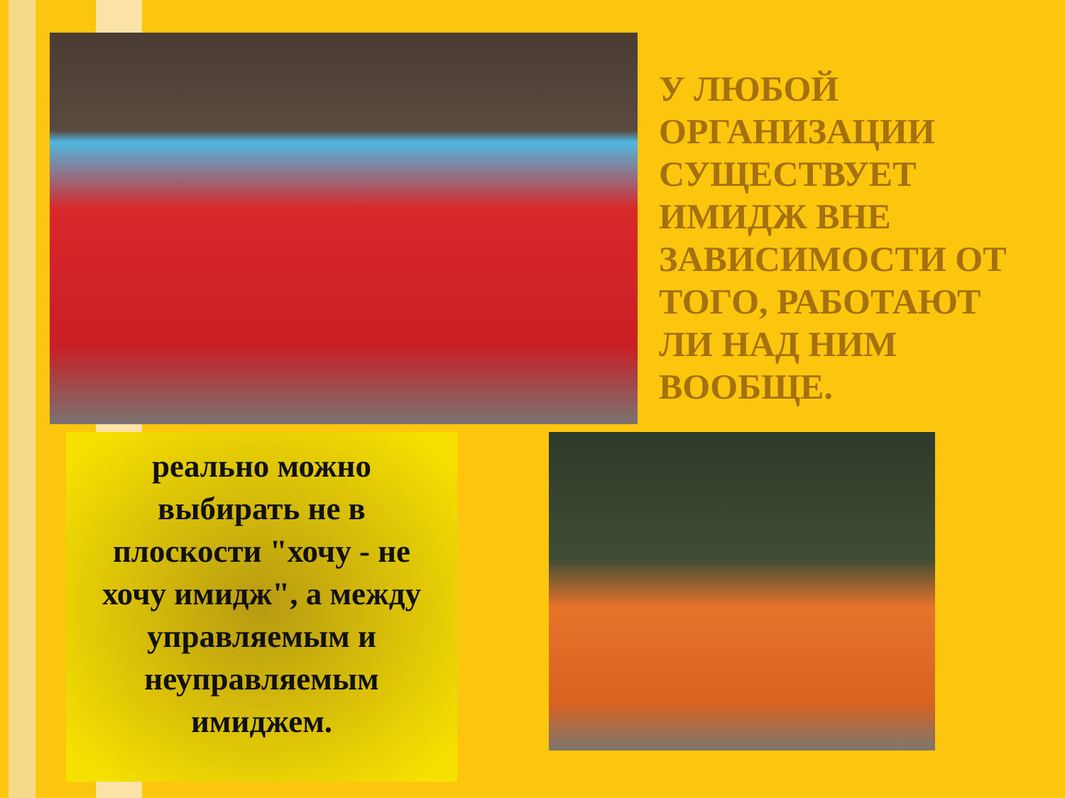У ЛЮБОЙ ОРГАНИЗАЦИИ СУЩЕСТВУЕТ ИМИДЖ ВНЕ ЗАВИСИМОСТИ ОТ ТОГО, РАБОТАЮТ ЛИ НАД НИМ ВООБЩЕ.
реально можно выбирать не в плоскости "хочу - не хочу имидж", а между управляемым и неуправляемым имиджем.